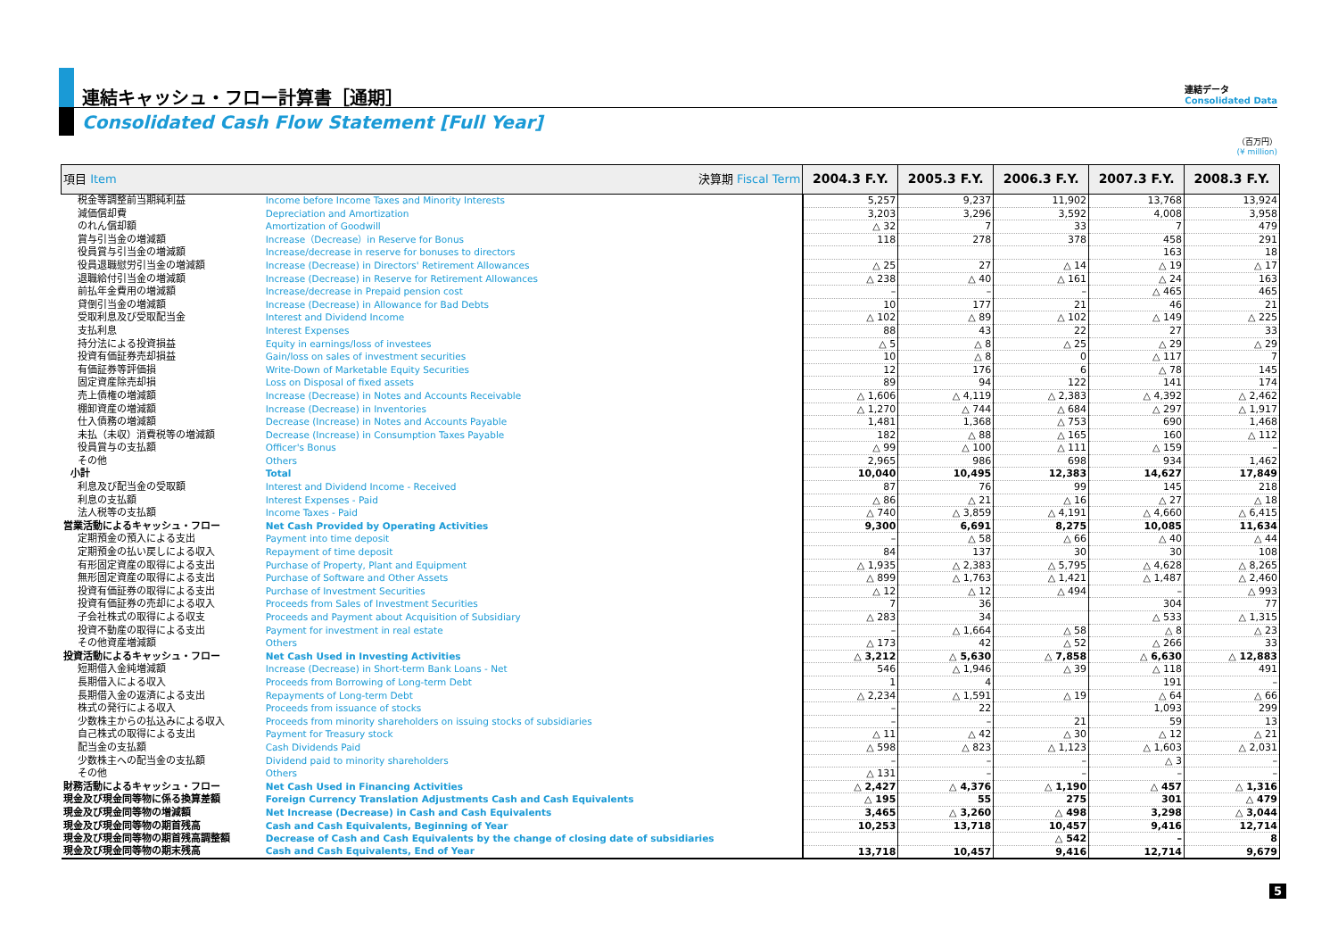連結キャッシュ・フロー計算書［通期］
Consolidated Cash Flow Statement [Full Year]
連結データ
Consolidated Data
（百万円）
(¥ million)
| 項目 Item 決算期 Fiscal Term | | 2004.3 F.Y. | 2005.3 F.Y. | 2006.3 F.Y. | 2007.3 F.Y. | 2008.3 F.Y. |
| --- | --- | --- | --- | --- | --- | --- |
| 税金等調整前当期純利益 | Income before Income Taxes and Minority Interests | 5,257 | 9,237 | 11,902 | 13,768 | 13,924 |
| 減価償却費 | Depreciation and Amortization | 3,203 | 3,296 | 3,592 | 4,008 | 3,958 |
| のれん償却額 | Amortization of Goodwill | △ 32 | 7 | 33 | 7 | 479 |
| 賞与引当金の増減額 | Increase（Decrease）in Reserve for Bonus | 118 | 278 | 378 | 458 | 291 |
| 役員賞与引当金の増減額 | Increase/decrease in reserve for bonuses to directors | | | | 163 | 18 |
| 役員退職慰労引当金の増減額 | Increase (Decrease) in Directors' Retirement Allowances | △ 25 | 27 | △ 14 | △ 19 | △ 17 |
| 退職給付引当金の増減額 | Increase (Decrease) in Reserve for Retirement Allowances | △ 238 | △ 40 | △ 161 | △ 24 | 163 |
| 前払年金費用の増減額 | Increase/decrease in Prepaid pension cost | – | – | – | △ 465 | 465 |
| 貸倒引当金の増減額 | Increase (Decrease) in Allowance for Bad Debts | 10 | 177 | 21 | 46 | 21 |
| 受取利息及び受取配当金 | Interest and Dividend Income | △ 102 | △ 89 | △ 102 | △ 149 | △ 225 |
| 支払利息 | Interest Expenses | 88 | 43 | 22 | 27 | 33 |
| 持分法による投資損益 | Equity in earnings/loss of investees | △ 5 | △ 8 | △ 25 | △ 29 | △ 29 |
| 投資有価証券売却損益 | Gain/loss on sales of investment securities | 10 | △ 8 | 0 | △ 117 | 7 |
| 有価証券等評価損 | Write-Down of Marketable Equity Securities | 12 | 176 | 6 | △ 78 | 145 |
| 固定資産除売却損 | Loss on Disposal of fixed assets | 89 | 94 | 122 | 141 | 174 |
| 売上債権の増減額 | Increase (Decrease) in Notes and Accounts Receivable | △ 1,606 | △ 4,119 | △ 2,383 | △ 4,392 | △ 2,462 |
| 棚卸資産の増減額 | Increase (Decrease) in Inventories | △ 1,270 | △ 744 | △ 684 | △ 297 | △ 1,917 |
| 仕入債務の増減額 | Decrease (Increase) in Notes and Accounts Payable | 1,481 | 1,368 | △ 753 | 690 | 1,468 |
| 未払（未収）消費税等の増減額 | Decrease (Increase) in Consumption Taxes Payable | 182 | △ 88 | △ 165 | 160 | △ 112 |
| 役員賞与の支払額 | Officer's Bonus | △ 99 | △ 100 | △ 111 | △ 159 | – |
| その他 | Others | 2,965 | 986 | 698 | 934 | 1,462 |
| 小計 | Total | 10,040 | 10,495 | 12,383 | 14,627 | 17,849 |
| 利息及び配当金の受取額 | Interest and Dividend Income - Received | 87 | 76 | 99 | 145 | 218 |
| 利息の支払額 | Interest Expenses - Paid | △ 86 | △ 21 | △ 16 | △ 27 | △ 18 |
| 法人税等の支払額 | Income Taxes - Paid | △ 740 | △ 3,859 | △ 4,191 | △ 4,660 | △ 6,415 |
| 営業活動によるキャッシュ・フロー | Net Cash Provided by Operating Activities | 9,300 | 6,691 | 8,275 | 10,085 | 11,634 |
| 定期預金の預入による支出 | Payment into time deposit | – | △ 58 | △ 66 | △ 40 | △ 44 |
| 定期預金の払い戻しによる収入 | Repayment of time deposit | 84 | 137 | 30 | 30 | 108 |
| 有形固定資産の取得による支出 | Purchase of Property, Plant and Equipment | △ 1,935 | △ 2,383 | △ 5,795 | △ 4,628 | △ 8,265 |
| 無形固定資産の取得による支出 | Purchase of Software and Other Assets | △ 899 | △ 1,763 | △ 1,421 | △ 1,487 | △ 2,460 |
| 投資有価証券の取得による支出 | Purchase of Investment Securities | △ 12 | △ 12 | △ 494 | – | △ 993 |
| 投資有価証券の売却による収入 | Proceeds from Sales of Investment Securities | 7 | 36 | | 304 | 77 |
| 子会社株式の取得による収支 | Proceeds and Payment about Acquisition of Subsidiary | △ 283 | 34 | | △ 533 | △ 1,315 |
| 投資不動産の取得による支出 | Payment for investment in real estate | – | △ 1,664 | △ 58 | △ 8 | △ 23 |
| その他資産増減額 | Others | △ 173 | 42 | △ 52 | △ 266 | 33 |
| 投資活動によるキャッシュ・フロー | Net Cash Used in Investing Activities | △ 3,212 | △ 5,630 | △ 7,858 | △ 6,630 | △ 12,883 |
| 短期借入金純増減額 | Increase (Decrease) in Short-term Bank Loans - Net | 546 | △ 1,946 | △ 39 | △ 118 | 491 |
| 長期借入による収入 | Proceeds from Borrowing of Long-term Debt | 1 | 4 | | 191 | – |
| 長期借入金の返済による支出 | Repayments of Long-term Debt | △ 2,234 | △ 1,591 | △ 19 | △ 64 | △ 66 |
| 株式の発行による収入 | Proceeds from issuance of stocks | – | 22 | | 1,093 | 299 |
| 少数株主からの払込みによる収入 | Proceeds from minority shareholders on issuing stocks of subsidiaries | – | – | 21 | 59 | 13 |
| 自己株式の取得による支出 | Payment for Treasury stock | △ 11 | △ 42 | △ 30 | △ 12 | △ 21 |
| 配当金の支払額 | Cash Dividends Paid | △ 598 | △ 823 | △ 1,123 | △ 1,603 | △ 2,031 |
| 少数株主への配当金の支払額 | Dividend paid to minority shareholders | – | – | – | △ 3 | – |
| その他 | Others | △ 131 | – | – | – | – |
| 財務活動によるキャッシュ・フロー | Net Cash Used in Financing Activities | △ 2,427 | △ 4,376 | △ 1,190 | △ 457 | △ 1,316 |
| 現金及び現金同等物に係る換算差額 | Foreign Currency Translation Adjustments Cash and Cash Equivalents | △ 195 | 55 | 275 | 301 | △ 479 |
| 現金及び現金同等物の増減額 | Net Increase (Decrease) in Cash and Cash Equivalents | 3,465 | △ 3,260 | △ 498 | 3,298 | △ 3,044 |
| 現金及び現金同等物の期首残高 | Cash and Cash Equivalents, Beginning of Year | 10,253 | 13,718 | 10,457 | 9,416 | 12,714 |
| 現金及び現金同等物の期首残高調整額 | Decrease of Cash and Cash Equivalents by the change of closing date of subsidiaries | | | △ 542 | – | 8 |
| 現金及び現金同等物の期末残高 | Cash and Cash Equivalents, End of Year | 13,718 | 10,457 | 9,416 | 12,714 | 9,679 |
5